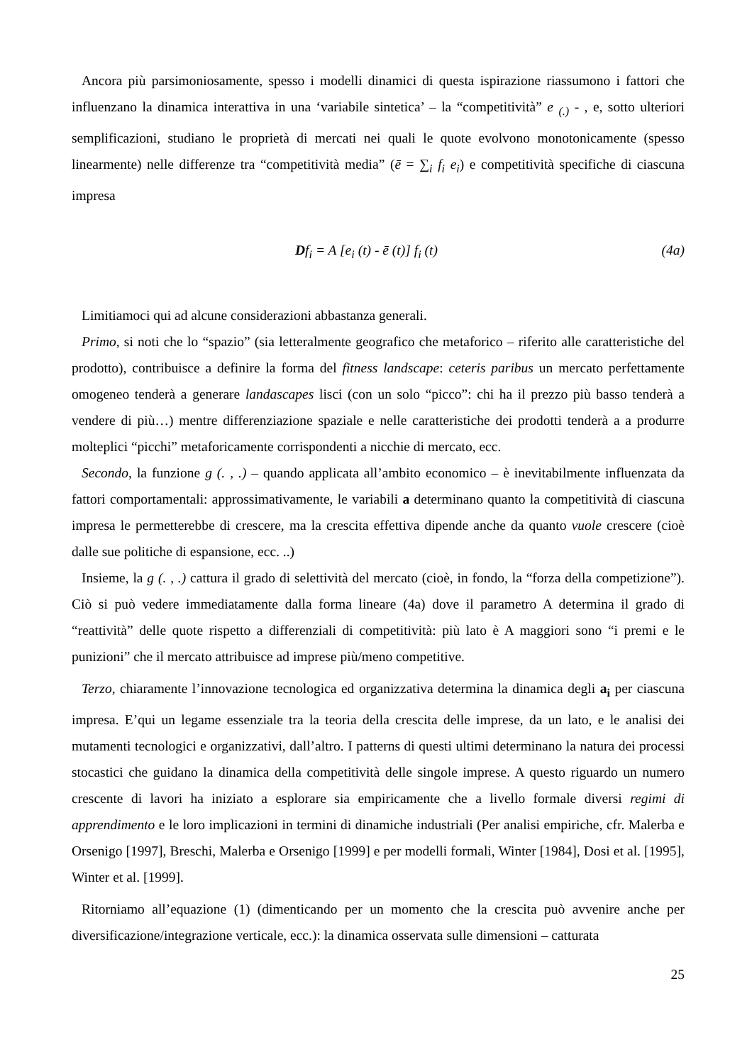Ancora più parsimoniosamente, spesso i modelli dinamici di questa ispirazione riassumono i fattori che influenzano la dinamica interattiva in una ‘variabile sintetica’ – la “competitività” e <sub>(.)</sub> - , e, sotto ulteriori semplificazioni, studiano le proprietà di mercati nei quali le quote evolvono monotonicamente (spesso linearmente) nelle differenze tra “competitività media” (ē = ∑<sub>i</sub> f<sub>i</sub> e<sub>i</sub>) e competitività specifiche di ciascuna impresa
Df<sub>i</sub> = A [e<sub>i</sub> (t) - ē (t)] f<sub>i</sub> (t) (4a)
Limitiamoci qui ad alcune considerazioni abbastanza generali.
Primo, si noti che lo “spazio” (sia letteralmente geografico che metaforico – riferito alle caratteristiche del prodotto), contribuisce a definire la forma del fitness landscape: ceteris paribus un mercato perfettamente omogeneo tenderà a generare landascapes lisci (con un solo “picco”: chi ha il prezzo più basso tenderà a vendere di più…) mentre differenziazione spaziale e nelle caratteristiche dei prodotti tenderà a a produrre molteplici “picchi” metaforicamente corrispondenti a nicchie di mercato, ecc.
Secondo, la funzione g (. , .) – quando applicata all’ambito economico – è inevitabilmente influenzata da fattori comportamentali: approssimativamente, le variabili a determinano quanto la competitività di ciascuna impresa le permetterebbe di crescere, ma la crescita effettiva dipende anche da quanto vuole crescere (cioè dalle sue politiche di espansione, ecc. ..)
Insieme, la g (. , .) cattura il grado di selettività del mercato (cioè, in fondo, la “forza della competizione”). Ciò si può vedere immediatamente dalla forma lineare (4a) dove il parametro A determina il grado di “reattività” delle quote rispetto a differenziali di competitività: più lato è A maggiori sono “i premi e le punizioni” che il mercato attribuisce ad imprese più/meno competitive.
Terzo, chiaramente l’innovazione tecnologica ed organizzativa determina la dinamica degli a<sub>i</sub> per ciascuna impresa. E’qui un legame essenziale tra la teoria della crescita delle imprese, da un lato, e le analisi dei mutamenti tecnologici e organizzativi, dall’altro. I patterns di questi ultimi determinano la natura dei processi stocastici che guidano la dinamica della competitività delle singole imprese. A questo riguardo un numero crescente di lavori ha iniziato a esplorare sia empiricamente che a livello formale diversi regimi di apprendimento e le loro implicazioni in termini di dinamiche industriali (Per analisi empiriche, cfr. Malerba e Orsenigo [1997], Breschi, Malerba e Orsenigo [1999] e per modelli formali, Winter [1984], Dosi et al. [1995], Winter et al. [1999].
Ritorniamo all’equazione (1) (dimenticando per un momento che la crescita può avvenire anche per diversificazione/integrazione verticale, ecc.): la dinamica osservata sulle dimensioni – catturata
25